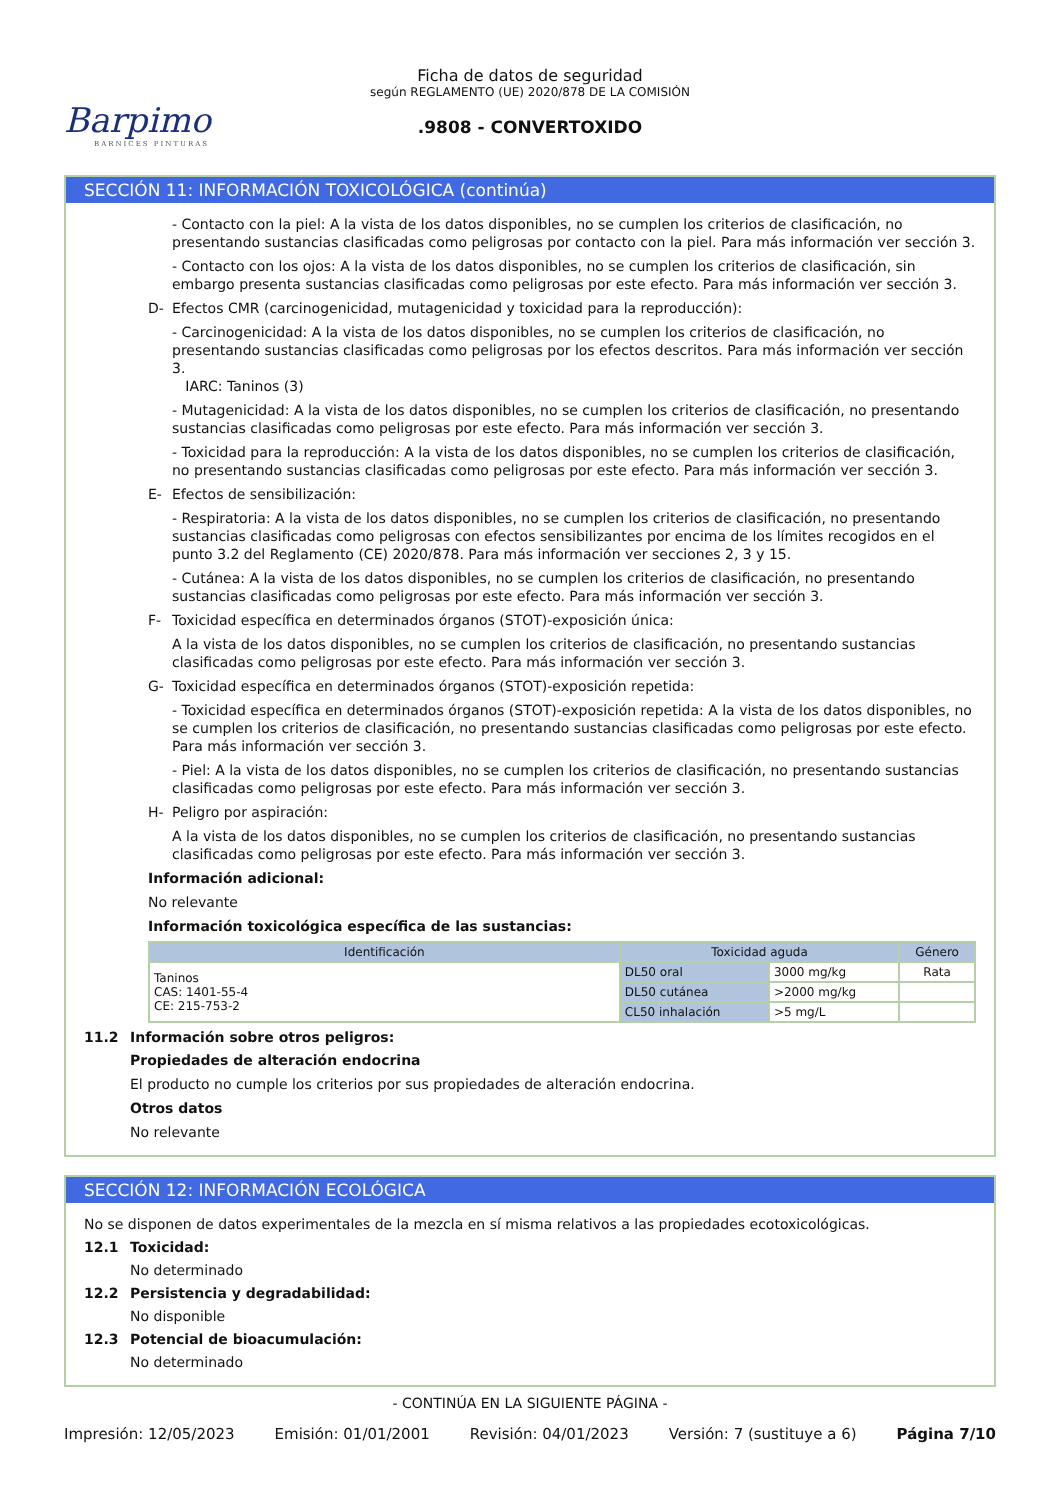Barpimo
BARNICES PINTURAS
Ficha de datos de seguridad
según REGLAMENTO (UE) 2020/878 DE LA COMISIÓN
.9808 - CONVERTOXIDO
SECCIÓN 11: INFORMACIÓN TOXICOLÓGICA (continúa)
- Contacto con la piel: A la vista de los datos disponibles, no se cumplen los criterios de clasificación, no presentando sustancias clasificadas como peligrosas por contacto con la piel. Para más información ver sección 3.
- Contacto con los ojos: A la vista de los datos disponibles, no se cumplen los criterios de clasificación, sin embargo presenta sustancias clasificadas como peligrosas por este efecto. Para más información ver sección 3.
D- Efectos CMR (carcinogenicidad, mutagenicidad y toxicidad para la reproducción):
- Carcinogenicidad: A la vista de los datos disponibles, no se cumplen los criterios de clasificación, no presentando sustancias clasificadas como peligrosas por los efectos descritos. Para más información ver sección 3.
IARC: Taninos (3)
- Mutagenicidad: A la vista de los datos disponibles, no se cumplen los criterios de clasificación, no presentando sustancias clasificadas como peligrosas por este efecto. Para más información ver sección 3.
- Toxicidad para la reproducción: A la vista de los datos disponibles, no se cumplen los criterios de clasificación, no presentando sustancias clasificadas como peligrosas por este efecto. Para más información ver sección 3.
E- Efectos de sensibilización:
- Respiratoria: A la vista de los datos disponibles, no se cumplen los criterios de clasificación, no presentando sustancias clasificadas como peligrosas con efectos sensibilizantes por encima de los límites recogidos en el punto 3.2 del Reglamento (CE) 2020/878. Para más información ver secciones 2, 3 y 15.
- Cutánea: A la vista de los datos disponibles, no se cumplen los criterios de clasificación, no presentando sustancias clasificadas como peligrosas por este efecto. Para más información ver sección 3.
F- Toxicidad específica en determinados órganos (STOT)-exposición única:
A la vista de los datos disponibles, no se cumplen los criterios de clasificación, no presentando sustancias clasificadas como peligrosas por este efecto. Para más información ver sección 3.
G- Toxicidad específica en determinados órganos (STOT)-exposición repetida:
- Toxicidad específica en determinados órganos (STOT)-exposición repetida: A la vista de los datos disponibles, no se cumplen los criterios de clasificación, no presentando sustancias clasificadas como peligrosas por este efecto. Para más información ver sección 3.
- Piel: A la vista de los datos disponibles, no se cumplen los criterios de clasificación, no presentando sustancias clasificadas como peligrosas por este efecto. Para más información ver sección 3.
H- Peligro por aspiración:
A la vista de los datos disponibles, no se cumplen los criterios de clasificación, no presentando sustancias clasificadas como peligrosas por este efecto. Para más información ver sección 3.
Información adicional:
No relevante
Información toxicológica específica de las sustancias:
| Identificación | Toxicidad aguda | | Género |
| --- | --- | --- | --- |
| Taninos CAS: 1401-55-4 CE: 215-753-2 | DL50 oral | 3000 mg/kg | Rata |
| | DL50 cutánea | >2000 mg/kg | |
| | CL50 inhalación | >5 mg/L | |
11.2 Información sobre otros peligros:
Propiedades de alteración endocrina
El producto no cumple los criterios por sus propiedades de alteración endocrina.
Otros datos
No relevante
SECCIÓN 12: INFORMACIÓN ECOLÓGICA
No se disponen de datos experimentales de la mezcla en sí misma relativos a las propiedades ecotoxicológicas.
12.1 Toxicidad:
No determinado
12.2 Persistencia y degradabilidad:
No disponible
12.3 Potencial de bioacumulación:
No determinado
- CONTINÚA EN LA SIGUIENTE PÁGINA -
Impresión: 12/05/2023 Emisión: 01/01/2001 Revisión: 04/01/2023 Versión: 7 (sustituye a 6) Página 7/10